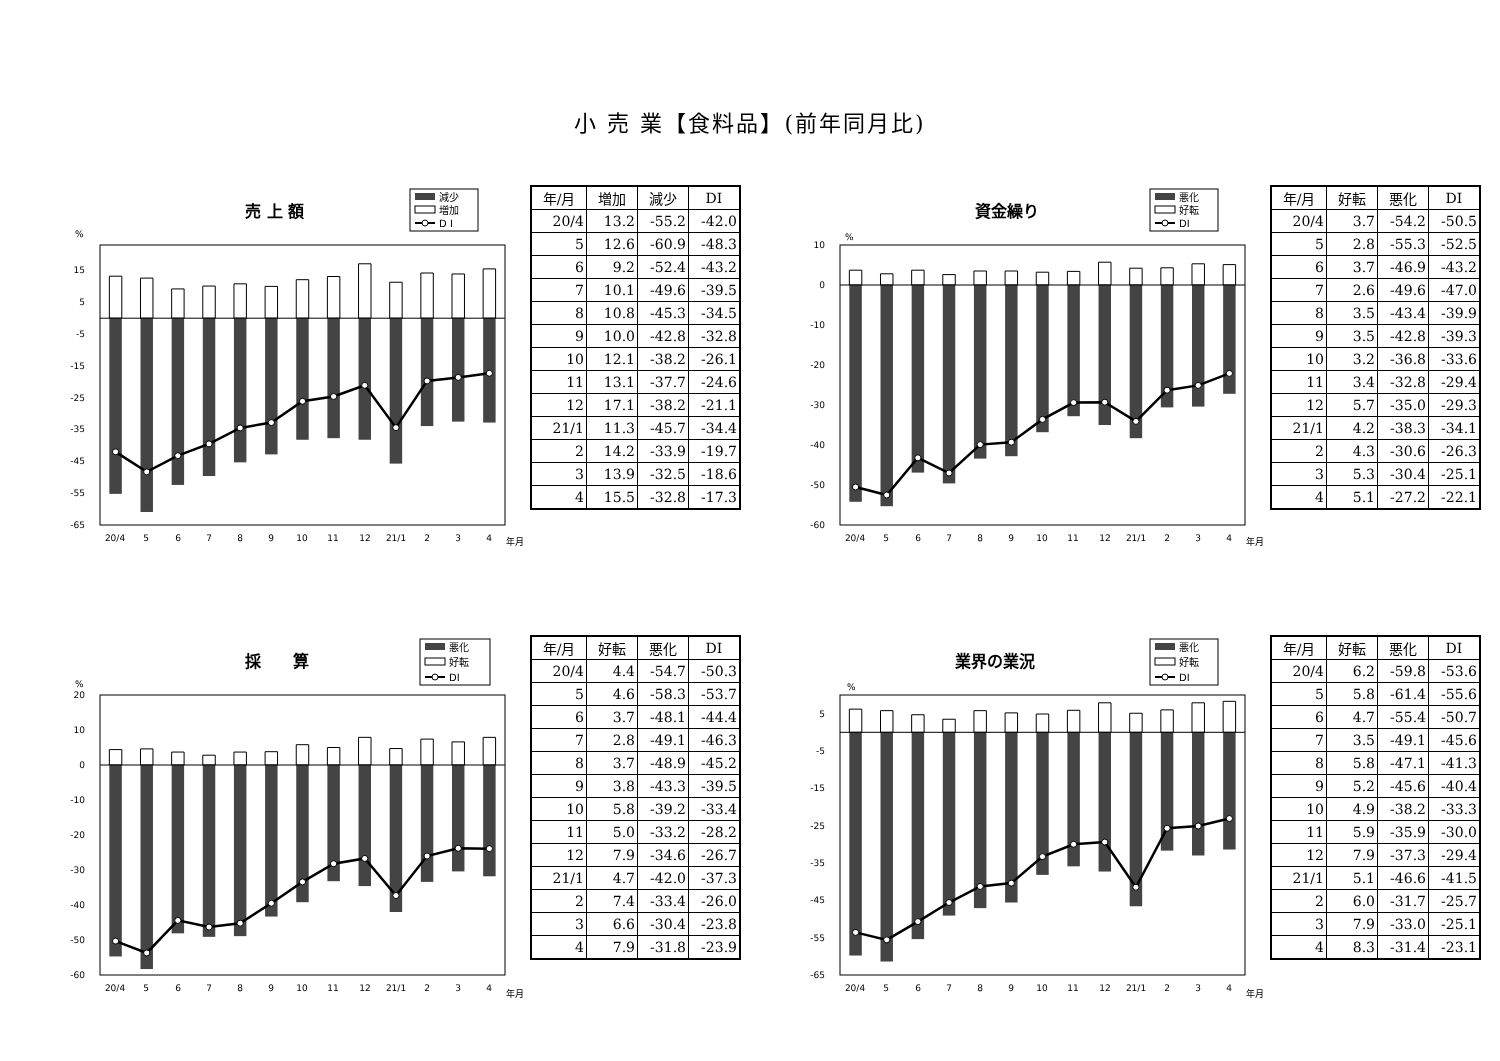小 売 業【食料品】(前年同月比)
売 上 額
減少
増加
D I
%
15
5
-5
-15
-25
-35
-45
-55
-65
20/4
5
6
7
8
9
10
11
12
21/1
2
3
4
年月
| 年/月 | 増加 | 減少 | DI |
| --- | --- | --- | --- |
| 20/4 | 13.2 | -55.2 | -42.0 |
| 5 | 12.6 | -60.9 | -48.3 |
| 6 | 9.2 | -52.4 | -43.2 |
| 7 | 10.1 | -49.6 | -39.5 |
| 8 | 10.8 | -45.3 | -34.5 |
| 9 | 10.0 | -42.8 | -32.8 |
| 10 | 12.1 | -38.2 | -26.1 |
| 11 | 13.1 | -37.7 | -24.6 |
| 12 | 17.1 | -38.2 | -21.1 |
| 21/1 | 11.3 | -45.7 | -34.4 |
| 2 | 14.2 | -33.9 | -19.7 |
| 3 | 13.9 | -32.5 | -18.6 |
| 4 | 15.5 | -32.8 | -17.3 |
資金繰り
悪化
好転
DI
%
10
0
-10
-20
-30
-40
-50
-60
20/4
5
6
7
8
9
10
11
12
21/1
2
3
4
年月
| 年/月 | 好転 | 悪化 | DI |
| --- | --- | --- | --- |
| 20/4 | 3.7 | -54.2 | -50.5 |
| 5 | 2.8 | -55.3 | -52.5 |
| 6 | 3.7 | -46.9 | -43.2 |
| 7 | 2.6 | -49.6 | -47.0 |
| 8 | 3.5 | -43.4 | -39.9 |
| 9 | 3.5 | -42.8 | -39.3 |
| 10 | 3.2 | -36.8 | -33.6 |
| 11 | 3.4 | -32.8 | -29.4 |
| 12 | 5.7 | -35.0 | -29.3 |
| 21/1 | 4.2 | -38.3 | -34.1 |
| 2 | 4.3 | -30.6 | -26.3 |
| 3 | 5.3 | -30.4 | -25.1 |
| 4 | 5.1 | -27.2 | -22.1 |
採　　算
悪化
好転
DI
%
20
10
0
-10
-20
-30
-40
-50
-60
20/4
5
6
7
8
9
10
11
12
21/1
2
3
4
年月
| 年/月 | 好転 | 悪化 | DI |
| --- | --- | --- | --- |
| 20/4 | 4.4 | -54.7 | -50.3 |
| 5 | 4.6 | -58.3 | -53.7 |
| 6 | 3.7 | -48.1 | -44.4 |
| 7 | 2.8 | -49.1 | -46.3 |
| 8 | 3.7 | -48.9 | -45.2 |
| 9 | 3.8 | -43.3 | -39.5 |
| 10 | 5.8 | -39.2 | -33.4 |
| 11 | 5.0 | -33.2 | -28.2 |
| 12 | 7.9 | -34.6 | -26.7 |
| 21/1 | 4.7 | -42.0 | -37.3 |
| 2 | 7.4 | -33.4 | -26.0 |
| 3 | 6.6 | -30.4 | -23.8 |
| 4 | 7.9 | -31.8 | -23.9 |
業界の業況
悪化
好転
DI
%
5
-5
-15
-25
-35
-45
-55
-65
20/4
5
6
7
8
9
10
11
12
21/1
2
3
4
年月
| 年/月 | 好転 | 悪化 | DI |
| --- | --- | --- | --- |
| 20/4 | 6.2 | -59.8 | -53.6 |
| 5 | 5.8 | -61.4 | -55.6 |
| 6 | 4.7 | -55.4 | -50.7 |
| 7 | 3.5 | -49.1 | -45.6 |
| 8 | 5.8 | -47.1 | -41.3 |
| 9 | 5.2 | -45.6 | -40.4 |
| 10 | 4.9 | -38.2 | -33.3 |
| 11 | 5.9 | -35.9 | -30.0 |
| 12 | 7.9 | -37.3 | -29.4 |
| 21/1 | 5.1 | -46.6 | -41.5 |
| 2 | 6.0 | -31.7 | -25.7 |
| 3 | 7.9 | -33.0 | -25.1 |
| 4 | 8.3 | -31.4 | -23.1 |